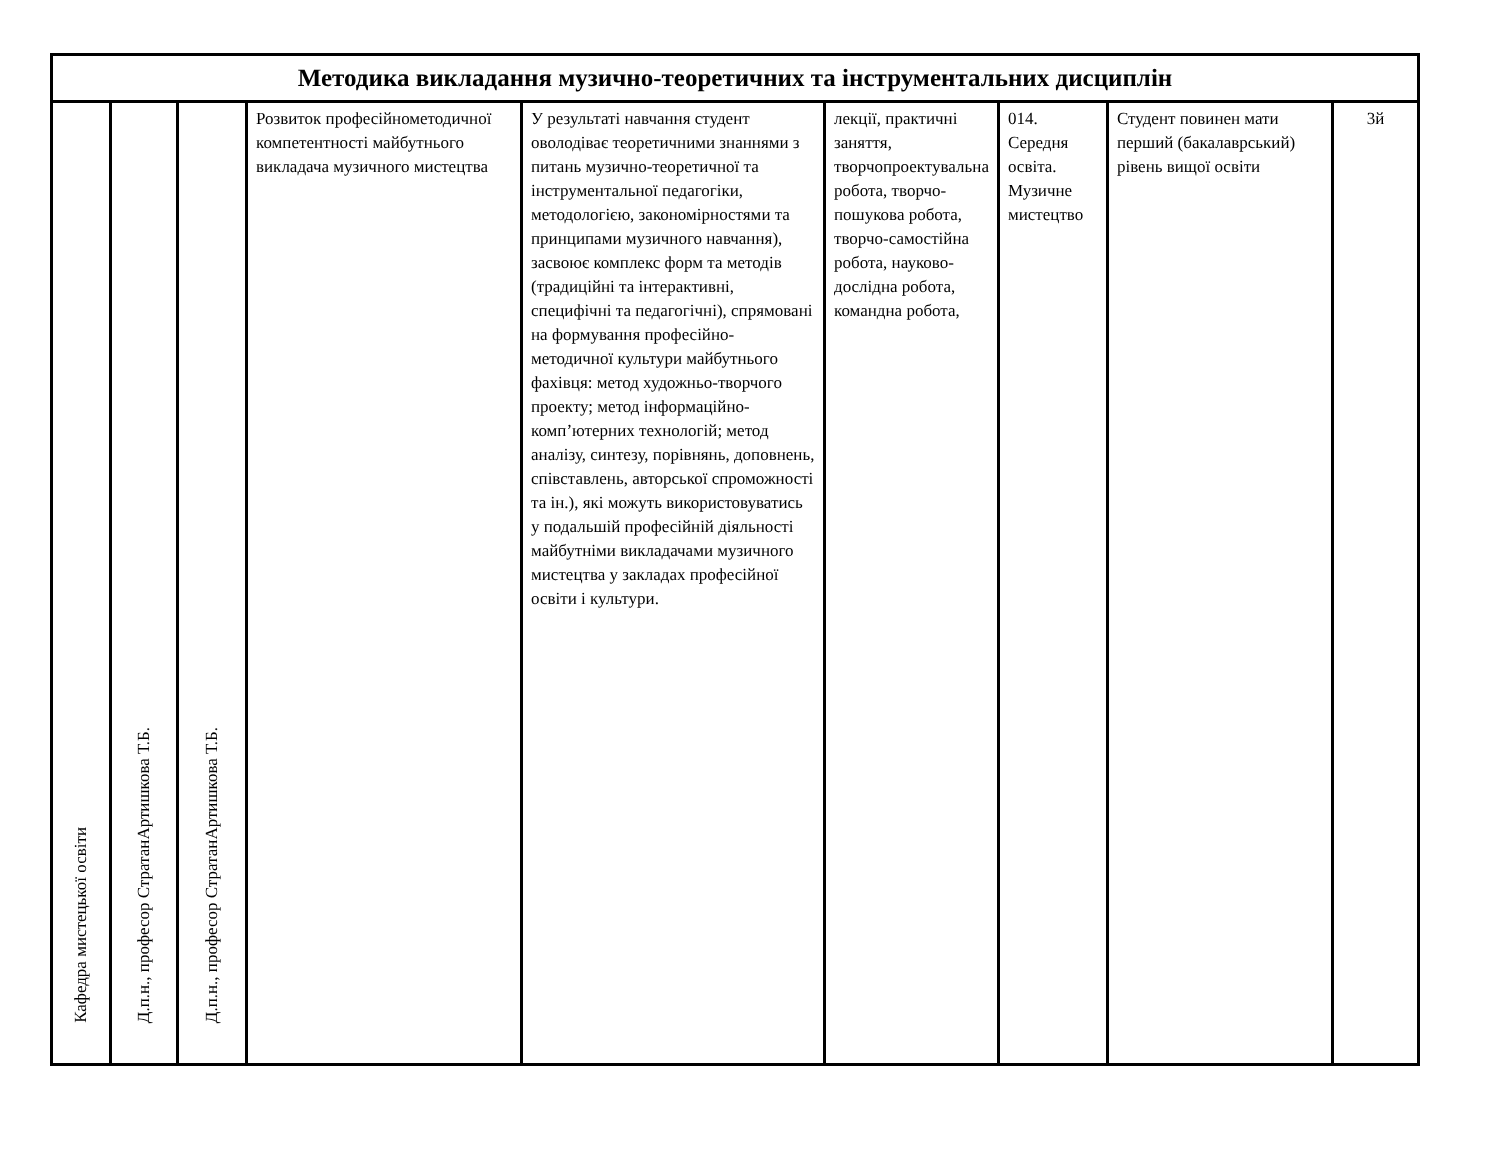| Методика викладання музично-теоретичних та інструментальних дисциплін | | | | | | | | |
| --- | --- | --- | --- | --- | --- | --- | --- | --- |
| Кафедра мистецької освіти | Д.п.н., професор СтратанАртишкова Т.Б. | Д.п.н., професор СтратанАртишкова Т.Б. | Розвиток професійнометодичної компетентності майбутнього викладача музичного мистецтва | У результаті навчання студент оволодіває теоретичними знаннями з питань музично-теоретичної та інструментальної педагогіки, методологією, закономірностями та принципами музичного навчання), засвоює комплекс форм та методів (традиційні та інтерактивні, специфічні та педагогічні), спрямовані на формування професійно-методичної культури майбутнього фахівця: метод художньо-творчого проекту; метод інформаційно-комп’ютерних технологій; метод аналізу, синтезу, порівнянь, доповнень, співставлень, авторської спроможності та ін.), які можуть використовуватись у подальшій професійній діяльності майбутніми викладачами музичного мистецтва у закладах професійної освіти і культури. | лекції, практичні заняття, творчопроектувальна робота, творчо-пошукова робота, творчо-самостійна робота, науково-дослідна робота, командна робота, | 014. Середня освіта. Музичне мистецтво | Студент повинен мати перший (бакалаврський) рівень вищої освіти | 3й |